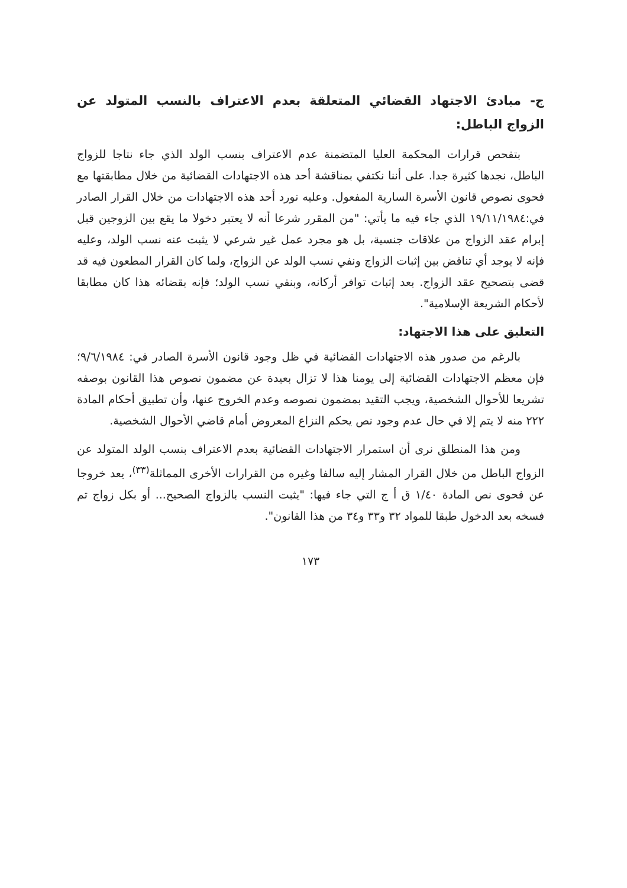ج- مبادئ الاجتهاد القضائي المتعلقة بعدم الاعتراف بالنسب المتولد عن الزواج الباطل:
بتفحص قرارات المحكمة العليا المتضمنة عدم الاعتراف بنسب الولد الذي جاء نتاجا للزواج الباطل، نجدها كثيرة جدا. على أننا نكتفي بمناقشة أحد هذه الاجتهادات القضائية من خلال مطابقتها مع فحوى نصوص قانون الأسرة السارية المفعول. وعليه نورد أحد هذه الاجتهادات من خلال القرار الصادر في:١٩/١١/١٩٨٤ الذي جاء فيه ما يأتي: "من المقرر شرعا أنه لا يعتبر دخولا ما يقع بين الزوجين قبل إبرام عقد الزواج من علاقات جنسية، بل هو مجرد عمل غير شرعي لا يثبت عنه نسب الولد، وعليه فإنه لا يوجد أي تناقض بين إثبات الزواج ونفي نسب الولد عن الزواج، ولما كان القرار المطعون فيه قد قضى بتصحيح عقد الزواج. بعد إثبات توافر أركانه، وبنفي نسب الولد؛ فإنه بقضائه هذا كان مطابقا لأحكام الشريعة الإسلامية".
التعليق على هذا الاجتهاد:
بالرغم من صدور هذه الاجتهادات القضائية في ظل وجود قانون الأسرة الصادر في: ٩/٦/١٩٨٤؛ فإن معظم الاجتهادات القضائية إلى يومنا هذا لا تزال بعيدة عن مضمون نصوص هذا القانون بوصفه تشريعا للأحوال الشخصية، ويجب التقيد بمضمون نصوصه وعدم الخروج عنها، وأن تطبيق أحكام المادة ٢٢٢ منه لا يتم إلا في حال عدم وجود نص يحكم النزاع المعروض أمام قاضي الأحوال الشخصية.
ومن هذا المنطلق نرى أن استمرار الاجتهادات القضائية بعدم الاعتراف بنسب الولد المتولد عن الزواج الباطل من خلال القرار المشار إليه سالفا وغيره من القرارات الأخرى المماثلة<sup>(٣٣)</sup>، يعد خروجا عن فحوى نص المادة ١/٤٠ ق أ ج التي جاء فيها: "يثبت النسب بالزواج الصحيح... أو بكل زواج تم فسخه بعد الدخول طبقا للمواد ٣٢ و٣٣ و٣٤ من هذا القانون".
١٧٣